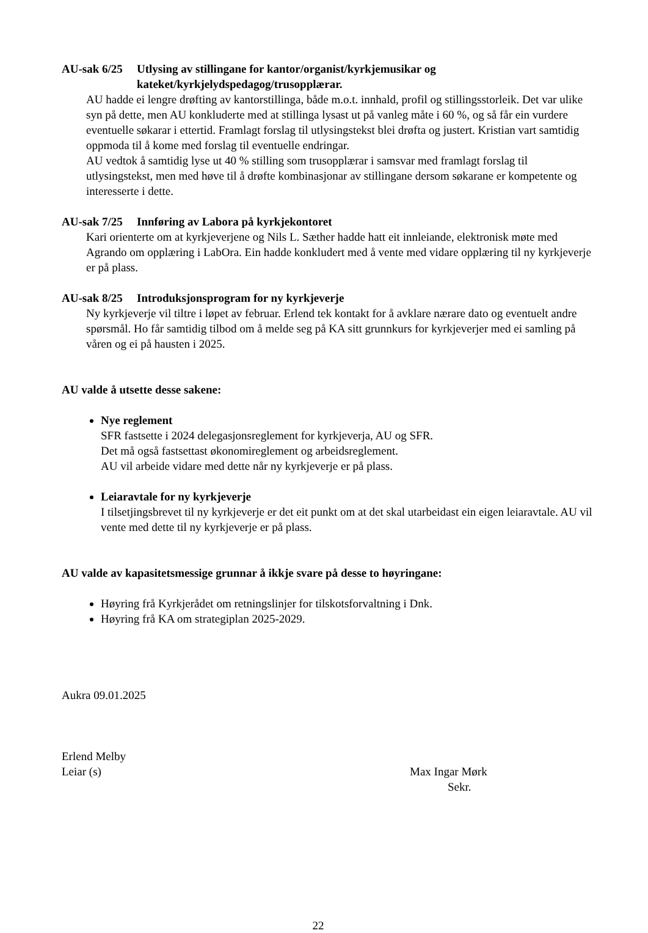AU-sak 6/25 Utlysing av stillingane for kantor/organist/kyrkjemusikar og kateket/kyrkjelydspedagog/trusopplærar.
AU hadde ei lengre drøfting av kantorstillinga, både m.o.t. innhald, profil og stillingsstorleik. Det var ulike syn på dette, men AU konkluderte med at stillinga lysast ut på vanleg måte i 60 %, og så får ein vurdere eventuelle søkarar i ettertid. Framlagt forslag til utlysingstekst blei drøfta og justert. Kristian vart samtidig oppmoda til å kome med forslag til eventuelle endringar.
AU vedtok å samtidig lyse ut 40 % stilling som trusopplærar i samsvar med framlagt forslag til utlysingstekst, men med høve til å drøfte kombinasjonar av stillingane dersom søkarane er kompetente og interesserte i dette.
AU-sak 7/25 Innføring av Labora på kyrkjekontoret
Kari orienterte om at kyrkjeverjene og Nils L. Sæther hadde hatt eit innleiande, elektronisk møte med Agrando om opplæring i LabOra. Ein hadde konkludert med å vente med vidare opplæring til ny kyrkjeverje er på plass.
AU-sak 8/25 Introduksjonsprogram for ny kyrkjeverje
Ny kyrkjeverje vil tiltre i løpet av februar. Erlend tek kontakt for å avklare nærare dato og eventuelt andre spørsmål. Ho får samtidig tilbod om å melde seg på KA sitt grunnkurs for kyrkjeverjer med ei samling på våren og ei på hausten i 2025.
AU valde å utsette desse sakene:
Nye reglement
SFR fastsette i 2024 delegasjonsreglement for kyrkjeverja, AU og SFR.
Det må også fastsettast økonomireglement og arbeidsreglement.
AU vil arbeide vidare med dette når ny kyrkjeverje er på plass.
Leiaravtale for ny kyrkjeverje
I tilsetjingsbrevet til ny kyrkjeverje er det eit punkt om at det skal utarbeidast ein eigen leiaravtale. AU vil vente med dette til ny kyrkjeverje er på plass.
AU valde av kapasitetsmessige grunnar å ikkje svare på desse to høyringane:
Høyring frå Kyrkjerådet om retningslinjer for tilskotsforvaltning i Dnk.
Høyring frå KA om strategiplan 2025-2029.
Aukra 09.01.2025
Erlend Melby
Leiar (s)
Max Ingar Mørk
Sekr.
22